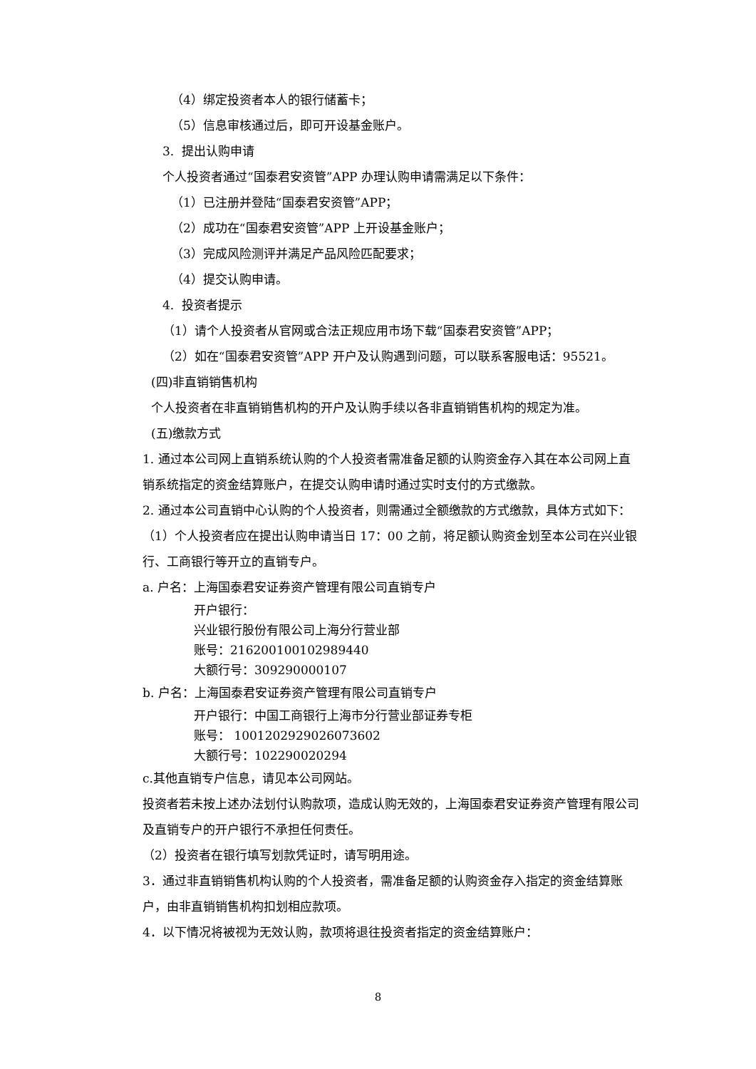（4）绑定投资者本人的银行储蓄卡；
（5）信息审核通过后，即可开设基金账户。
3. 提出认购申请
个人投资者通过“国泰君安资管”APP 办理认购申请需满足以下条件：
（1）已注册并登陆“国泰君安资管”APP；
（2）成功在“国泰君安资管”APP 上开设基金账户；
（3）完成风险测评并满足产品风险匹配要求；
（4）提交认购申请。
4. 投资者提示
（1）请个人投资者从官网或合法正规应用市场下载“国泰君安资管”APP；
（2）如在“国泰君安资管”APP 开户及认购遇到问题，可以联系客服电话：95521。
(四)非直销销售机构
个人投资者在非直销销售机构的开户及认购手续以各非直销销售机构的规定为准。
(五)缴款方式
1. 通过本公司网上直销系统认购的个人投资者需准备足额的认购资金存入其在本公司网上直销系统指定的资金结算账户，在提交认购申请时通过实时支付的方式缴款。
2. 通过本公司直销中心认购的个人投资者，则需通过全额缴款的方式缴款，具体方式如下：
（1）个人投资者应在提出认购申请当日 17：00 之前，将足额认购资金划至本公司在兴业银行、工商银行等开立的直销专户。
a. 户名：上海国泰君安证券资产管理有限公司直销专户
开户银行：
兴业银行股份有限公司上海分行营业部
账号：216200100102989440
大额行号：309290000107
b. 户名：上海国泰君安证券资产管理有限公司直销专户
开户银行：中国工商银行上海市分行营业部证券专柜
账号： 1001202929026073602
大额行号：102290020294
c.其他直销专户信息，请见本公司网站。
投资者若未按上述办法划付认购款项，造成认购无效的，上海国泰君安证券资产管理有限公司及直销专户的开户银行不承担任何责任。
（2）投资者在银行填写划款凭证时，请写明用途。
3．通过非直销销售机构认购的个人投资者，需准备足额的认购资金存入指定的资金结算账户，由非直销销售机构扣划相应款项。
4．以下情况将被视为无效认购，款项将退往投资者指定的资金结算账户：
8